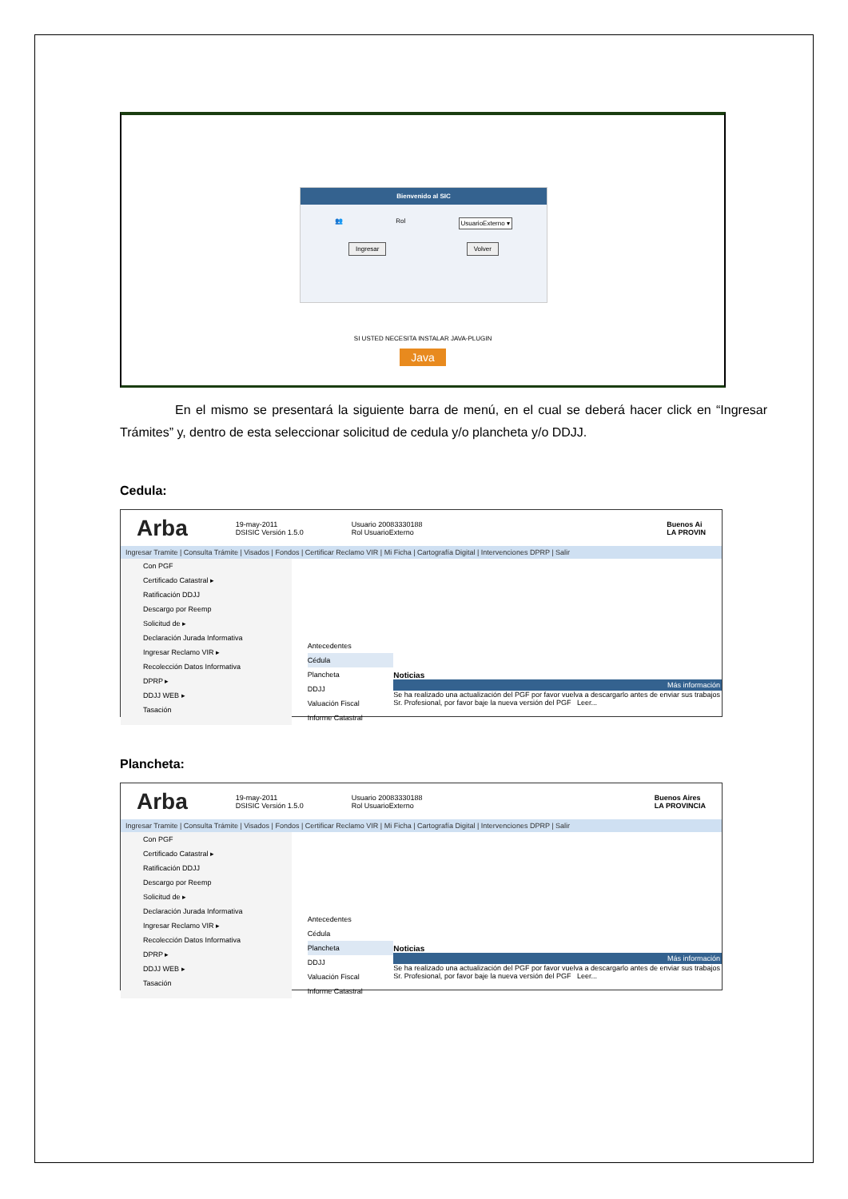Bienvenido al SIC
👥 Rol UsuarioExterno ▾
Ingresar Volver
SI USTED NECESITA INSTALAR JAVA-PLUGIN
Java
En el mismo se presentará la siguiente barra de menú, en el cual se deberá hacer click en “Ingresar Trámites” y, dentro de esta seleccionar solicitud de cedula y/o plancheta y/o DDJJ.
Cedula:
Arba 19-may-2011
DSISIC Versión 1.5.0 Usuario 20083330188
Rol UsuarioExterno Buenos Ai
LA PROVIN
Ingresar Tramite | Consulta Trámite | Visados | Fondos | Certificar Reclamo VIR | Mi Ficha | Cartografía Digital | Intervenciones DPRP | Salir
Con PGF
Certificado Catastral ▸
Ratificación DDJJ
Descargo por Reemp
Solicitud de ▸
Declaración Jurada Informativa
Ingresar Reclamo VIR ▸
Recolección Datos Informativa
DPRP ▸
DDJJ WEB ▸
Tasación
Antecedentes
Cédula
Plancheta
DDJJ
Valuación Fiscal
Informe Catastral
Noticias
Más información
Se ha realizado una actualización del PGF por favor vuelva a descargarlo antes de enviar sus trabajos
Sr. Profesional, por favor baje la nueva versión del PGF Leer...
Plancheta:
Arba 19-may-2011
DSISIC Versión 1.5.0 Usuario 20083330188
Rol UsuarioExterno Buenos Aires
LA PROVINCIA
Ingresar Tramite | Consulta Trámite | Visados | Fondos | Certificar Reclamo VIR | Mi Ficha | Cartografía Digital | Intervenciones DPRP | Salir
Con PGF
Certificado Catastral ▸
Ratificación DDJJ
Descargo por Reemp
Solicitud de ▸
Declaración Jurada Informativa
Ingresar Reclamo VIR ▸
Recolección Datos Informativa
DPRP ▸
DDJJ WEB ▸
Tasación
Antecedentes
Cédula
Plancheta
DDJJ
Valuación Fiscal
Informe Catastral
Noticias
Más información
Se ha realizado una actualización del PGF por favor vuelva a descargarlo antes de enviar sus trabajos
Sr. Profesional, por favor baje la nueva versión del PGF Leer...